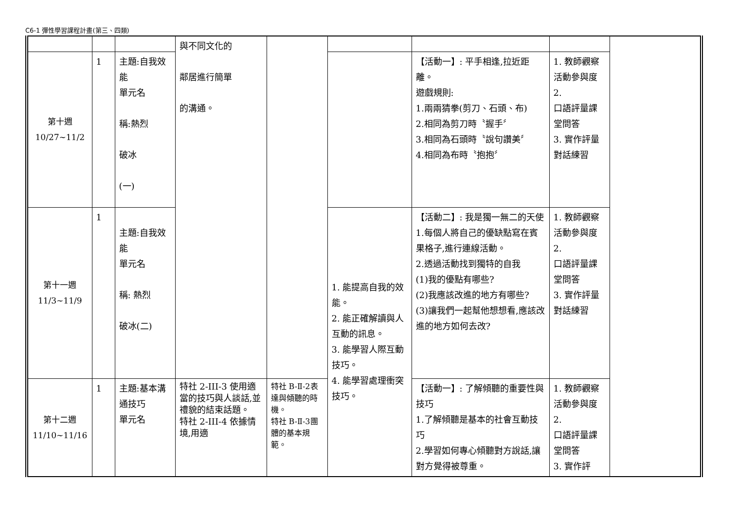C6-1 彈性學習課程計畫(第三、四類)
| | | | 與不同文化的 鄰居進行簡單 的溝通。 | | | | | |
| 第十週 10/27~11/2 | 1 | 主題:自我效能 單元名 稱:熱烈 破冰 (一) | | | | 【活動一】: 平手相逢,拉近距離。 遊戲規則: 1.兩兩猜拳(剪刀、石頭、布) 2.相同為剪刀時〝握手〞 3.相同為石頭時〝說句讚美〞 4.相同為布時〝抱抱〞 | 1. 教師觀察活動參與度 2. 口語評量課堂問答 3. 實作評量對話練習 | |
| 第十一週 11/3~11/9 | 1 | 主題:自我效能 單元名 稱: 熱烈 破冰(二) | | | 1. 能提高自我的效能。 2. 能正確解讀與人互動的訊息。 3. 能學習人際互動技巧。 4. 能學習處理衝突技巧。 | 【活動二】: 我是獨一無二的天使 1.每個人將自己的優缺點寫在賓果格子,進行連線活動。 2.透過活動找到獨特的自我 (1)我的優點有哪些? (2)我應該改進的地方有哪些? (3)讓我們一起幫他想想看,應該改進的地方如何去改? | 1. 教師觀察活動參與度 2. 口語評量課堂問答 3. 實作評量對話練習 | |
| 第十二週 11/10~11/16 | 1 | 主題:基本溝通技巧 單元名 | 特社 2-III-3 使用適當的技巧與人談話,並禮貌的結束話題。 特社 2-III-4 依據情境,用適 | 特社 B-Ⅱ-2表達與傾聽的時機。 特社 B-Ⅱ-3團體的基本規範。 | | 【活動一】: 了解傾聽的重要性與技巧 1.了解傾聽是基本的社會互動技巧 2.學習如何專心傾聽對方說話,讓對方覺得被尊重。 | 1. 教師觀察活動參與度 2. 口語評量課堂問答 3. 實作評 | |